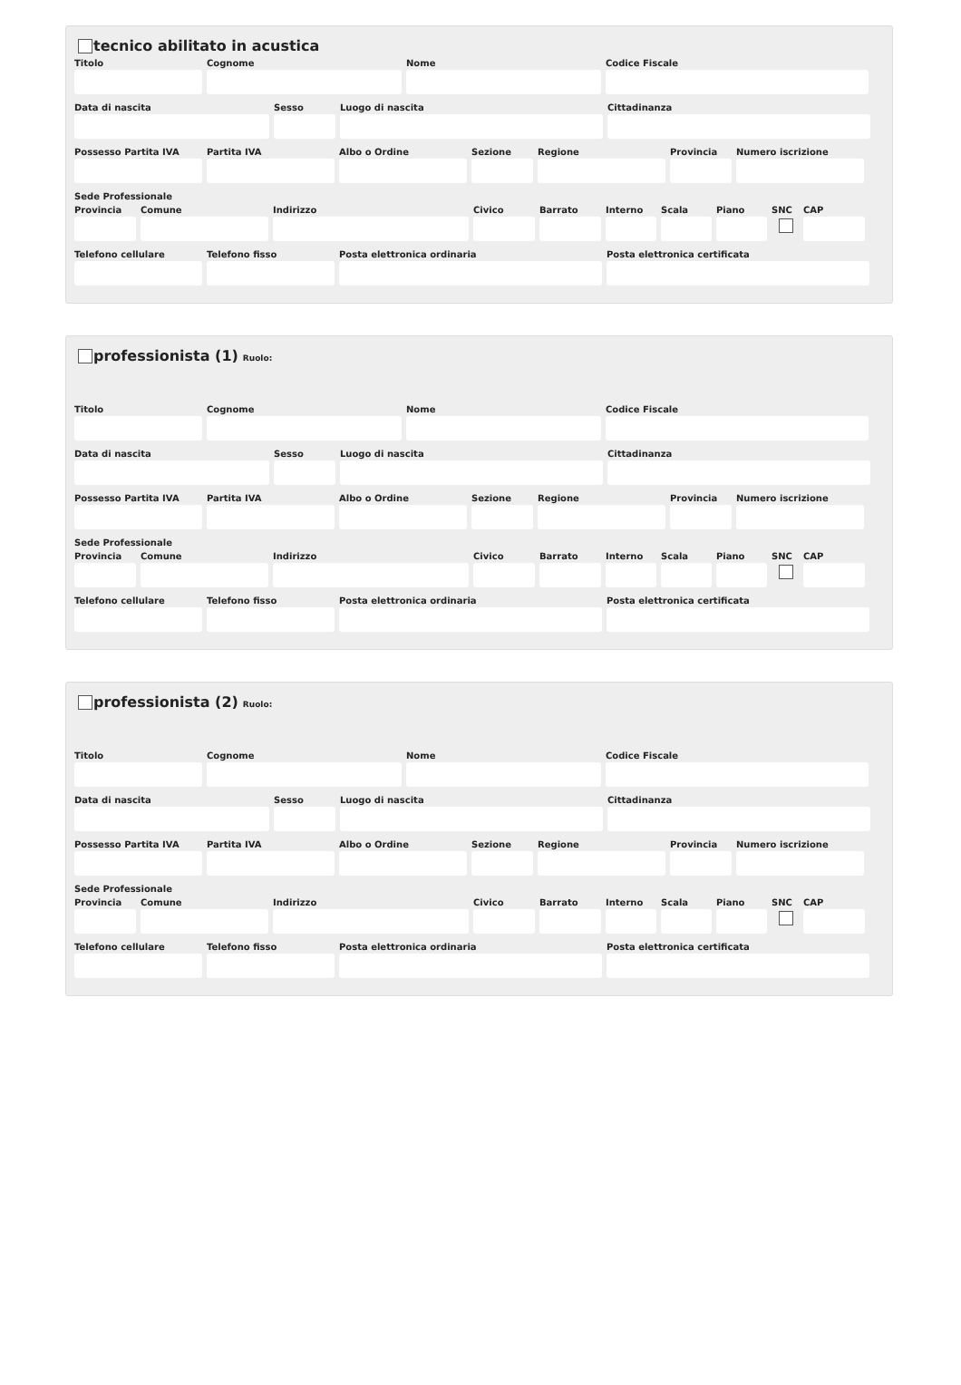tecnico abilitato in acustica
Titolo Cognome Nome Codice Fiscale
Data di nascita Sesso Luogo di nascita Cittadinanza
Possesso Partita IVA
Partita IVA Albo o Ordine Sezione Regione Provincia
Numero iscrizione
Sede Professionale
Provincia
Comune Indirizzo Civico Barrato Interno
Scala Piano SNC CAP
Telefono cellulare
Telefono fisso Posta elettronica ordinaria Posta elettronica certificata
professionista (1) Ruolo:
Titolo Cognome Nome Codice Fiscale
Data di nascita Sesso Luogo di nascita Cittadinanza
Possesso Partita IVA
Partita IVA Albo o Ordine Sezione Regione Provincia
Numero iscrizione
Sede Professionale
Provincia
Comune Indirizzo Civico Barrato Interno
Scala Piano SNC CAP
Telefono cellulare
Telefono fisso Posta elettronica ordinaria Posta elettronica certificata
professionista (2) Ruolo:
Titolo Cognome Nome Codice Fiscale
Data di nascita Sesso Luogo di nascita Cittadinanza
Possesso Partita IVA
Partita IVA Albo o Ordine Sezione Regione Provincia
Numero iscrizione
Sede Professionale
Provincia
Comune Indirizzo Civico Barrato Interno
Scala Piano SNC CAP
Telefono cellulare
Telefono fisso Posta elettronica ordinaria Posta elettronica certificata